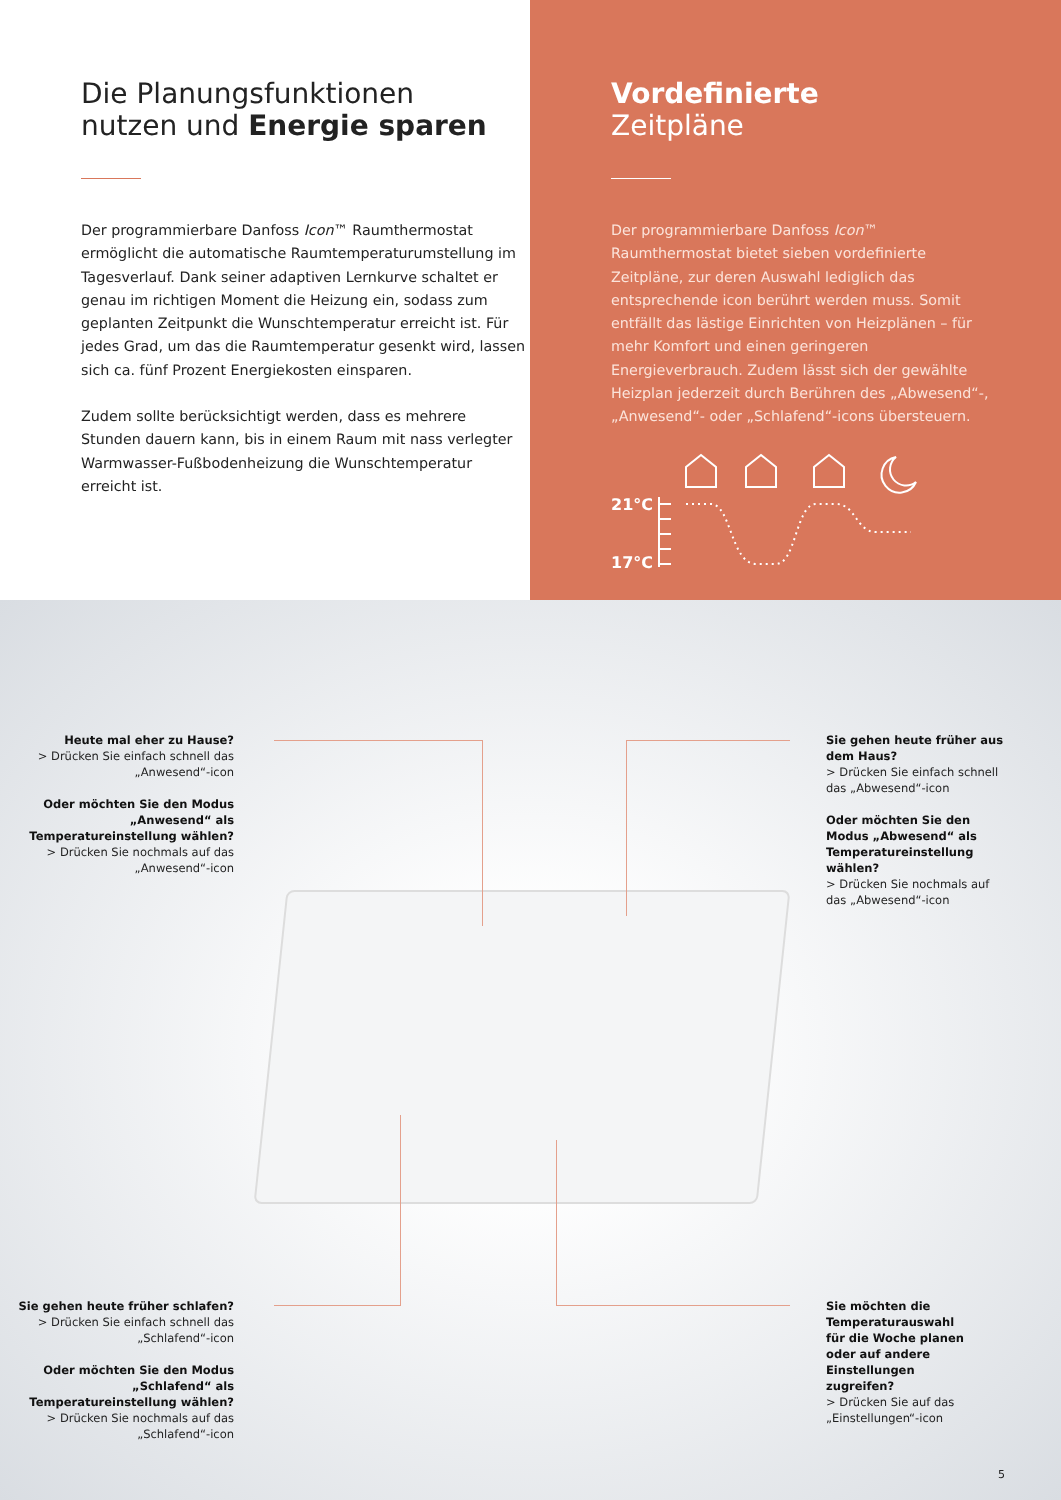Die Planungsfunktionen
nutzen und Energie sparen
Der programmierbare Danfoss Icon™ Raumthermostat ermöglicht die automatische Raumtemperaturumstellung im Tagesverlauf. Dank seiner adaptiven Lernkurve schaltet er genau im richtigen Moment die Heizung ein, sodass zum geplanten Zeitpunkt die Wunschtemperatur erreicht ist. Für jedes Grad, um das die Raumtemperatur gesenkt wird, lassen sich ca. fünf Prozent Energiekosten einsparen.
Zudem sollte berücksichtigt werden, dass es mehrere Stunden dauern kann, bis in einem Raum mit nass verlegter Warmwasser-Fußbodenheizung die Wunschtemperatur erreicht ist.
Vordefinierte
Zeitpläne
Der programmierbare Danfoss Icon™ Raumthermostat bietet sieben vordefinierte Zeitpläne, zur deren Auswahl lediglich das entsprechende icon berührt werden muss. Somit entfällt das lästige Einrichten von Heizplänen – für mehr Komfort und einen geringeren Energieverbrauch. Zudem lässt sich der gewählte Heizplan jederzeit durch Berühren des „Abwesend“-, „Anwesend“- oder „Schlafend“-icons übersteuern.
21°C
17°C
Heute mal eher zu Hause?
> Drücken Sie einfach schnell das „Anwesend“-icon
Oder möchten Sie den Modus „Anwesend“ als Temperatureinstellung wählen?
> Drücken Sie nochmals auf das „Anwesend“-icon
Sie gehen heute früher aus dem Haus?
> Drücken Sie einfach schnell das „Abwesend“-icon
Oder möchten Sie den Modus „Abwesend“ als Temperatureinstellung wählen?
> Drücken Sie nochmals auf das „Abwesend“-icon
Sie gehen heute früher schlafen?
> Drücken Sie einfach schnell das „Schlafend“-icon
Oder möchten Sie den Modus „Schlafend“ als Temperatureinstellung wählen?
> Drücken Sie nochmals auf das „Schlafend“-icon
Sie möchten die Temperaturauswahl für die Woche planen oder auf andere Einstellungen zugreifen?
> Drücken Sie auf das „Einstellungen“-icon
5